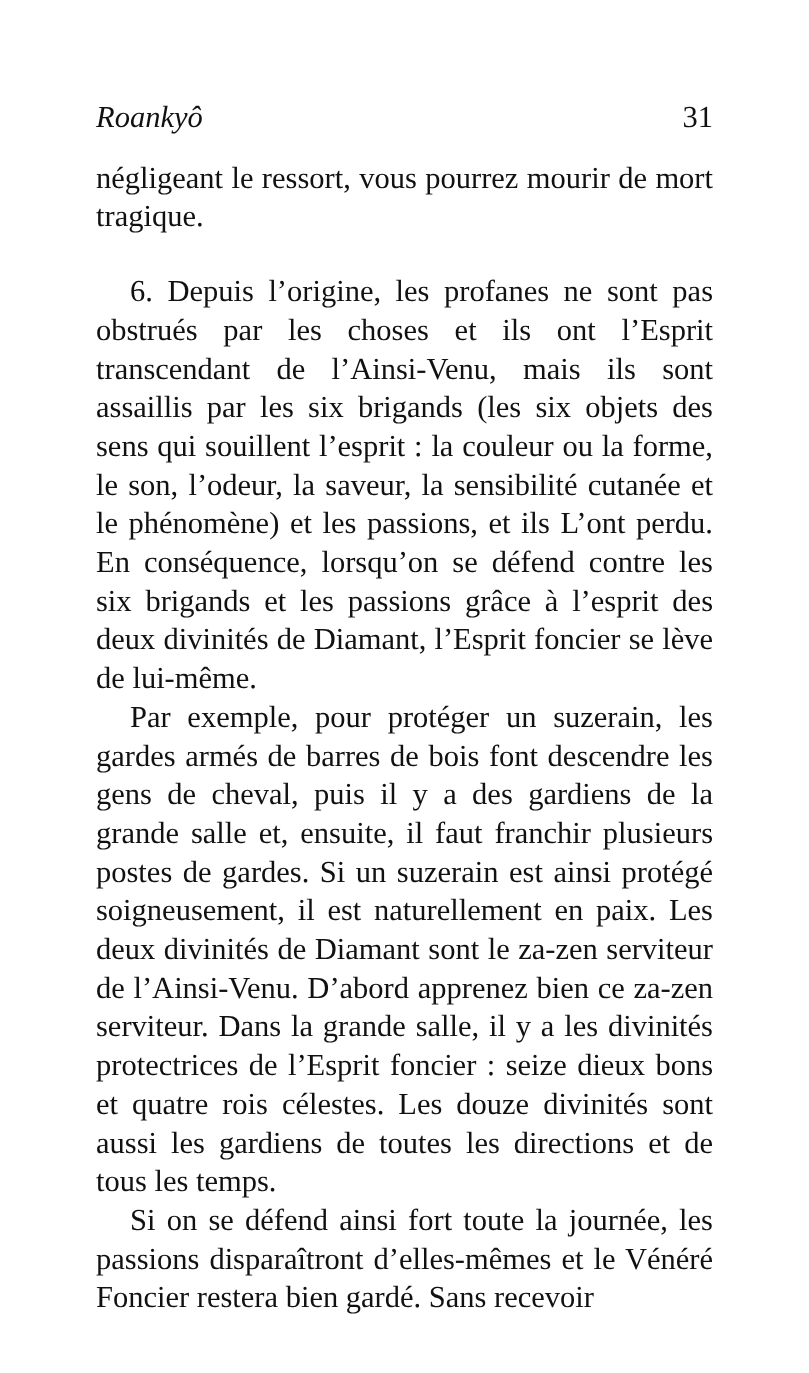Roankyô 31
négligeant le ressort, vous pourrez mourir de mort tragique.
6. Depuis l’origine, les profanes ne sont pas obstrués par les choses et ils ont l’Esprit transcendant de l’Ainsi-Venu, mais ils sont assaillis par les six brigands (les six objets des sens qui souillent l’esprit : la couleur ou la forme, le son, l’odeur, la saveur, la sensibilité cutanée et le phénomène) et les passions, et ils L’ont perdu. En conséquence, lorsqu’on se défend contre les six brigands et les passions grâce à l’esprit des deux divinités de Diamant, l’Esprit foncier se lève de lui-même.
Par exemple, pour protéger un suzerain, les gardes armés de barres de bois font descendre les gens de cheval, puis il y a des gardiens de la grande salle et, ensuite, il faut franchir plusieurs postes de gardes. Si un suzerain est ainsi protégé soigneusement, il est naturellement en paix. Les deux divinités de Diamant sont le za-zen serviteur de l’Ainsi-Venu. D’abord apprenez bien ce za-zen serviteur. Dans la grande salle, il y a les divinités protectrices de l’Esprit foncier : seize dieux bons et quatre rois célestes. Les douze divinités sont aussi les gardiens de toutes les directions et de tous les temps.
Si on se défend ainsi fort toute la journée, les passions disparaîtront d’elles-mêmes et le Vénéré Foncier restera bien gardé. Sans recevoir